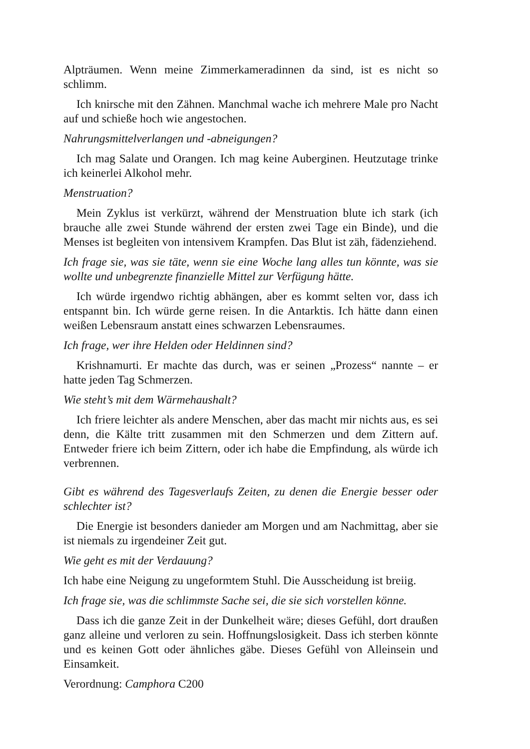Alpträumen. Wenn meine Zimmerkameradinnen da sind, ist es nicht so schlimm.
Ich knirsche mit den Zähnen. Manchmal wache ich mehrere Male pro Nacht auf und schieße hoch wie angestochen.
Nahrungsmittelverlangen und -abneigungen?
Ich mag Salate und Orangen. Ich mag keine Auberginen. Heutzutage trinke ich keinerlei Alkohol mehr.
Menstruation?
Mein Zyklus ist verkürzt, während der Menstruation blute ich stark (ich brauche alle zwei Stunde während der ersten zwei Tage ein Binde), und die Menses ist begleiten von intensivem Krampfen. Das Blut ist zäh, fädenziehend.
Ich frage sie, was sie täte, wenn sie eine Woche lang alles tun könnte, was sie wollte und unbegrenzte finanzielle Mittel zur Verfügung hätte.
Ich würde irgendwo richtig abhängen, aber es kommt selten vor, dass ich entspannt bin. Ich würde gerne reisen. In die Antarktis. Ich hätte dann einen weißen Lebensraum anstatt eines schwarzen Lebensraumes.
Ich frage, wer ihre Helden oder Heldinnen sind?
Krishnamurti. Er machte das durch, was er seinen „Prozess“ nannte – er hatte jeden Tag Schmerzen.
Wie steht’s mit dem Wärmehaushalt?
Ich friere leichter als andere Menschen, aber das macht mir nichts aus, es sei denn, die Kälte tritt zusammen mit den Schmerzen und dem Zittern auf. Entweder friere ich beim Zittern, oder ich habe die Empfindung, als würde ich verbrennen.
Gibt es während des Tagesverlaufs Zeiten, zu denen die Energie besser oder schlechter ist?
Die Energie ist besonders danieder am Morgen und am Nachmittag, aber sie ist niemals zu irgendeiner Zeit gut.
Wie geht es mit der Verdauung?
Ich habe eine Neigung zu ungeformtem Stuhl. Die Ausscheidung ist breiig.
Ich frage sie, was die schlimmste Sache sei, die sie sich vorstellen könne.
Dass ich die ganze Zeit in der Dunkelheit wäre; dieses Gefühl, dort draußen ganz alleine und verloren zu sein. Hoffnungslosigkeit. Dass ich sterben könnte und es keinen Gott oder ähnliches gäbe. Dieses Gefühl von Alleinsein und Einsamkeit.
Verordnung: Camphora C200